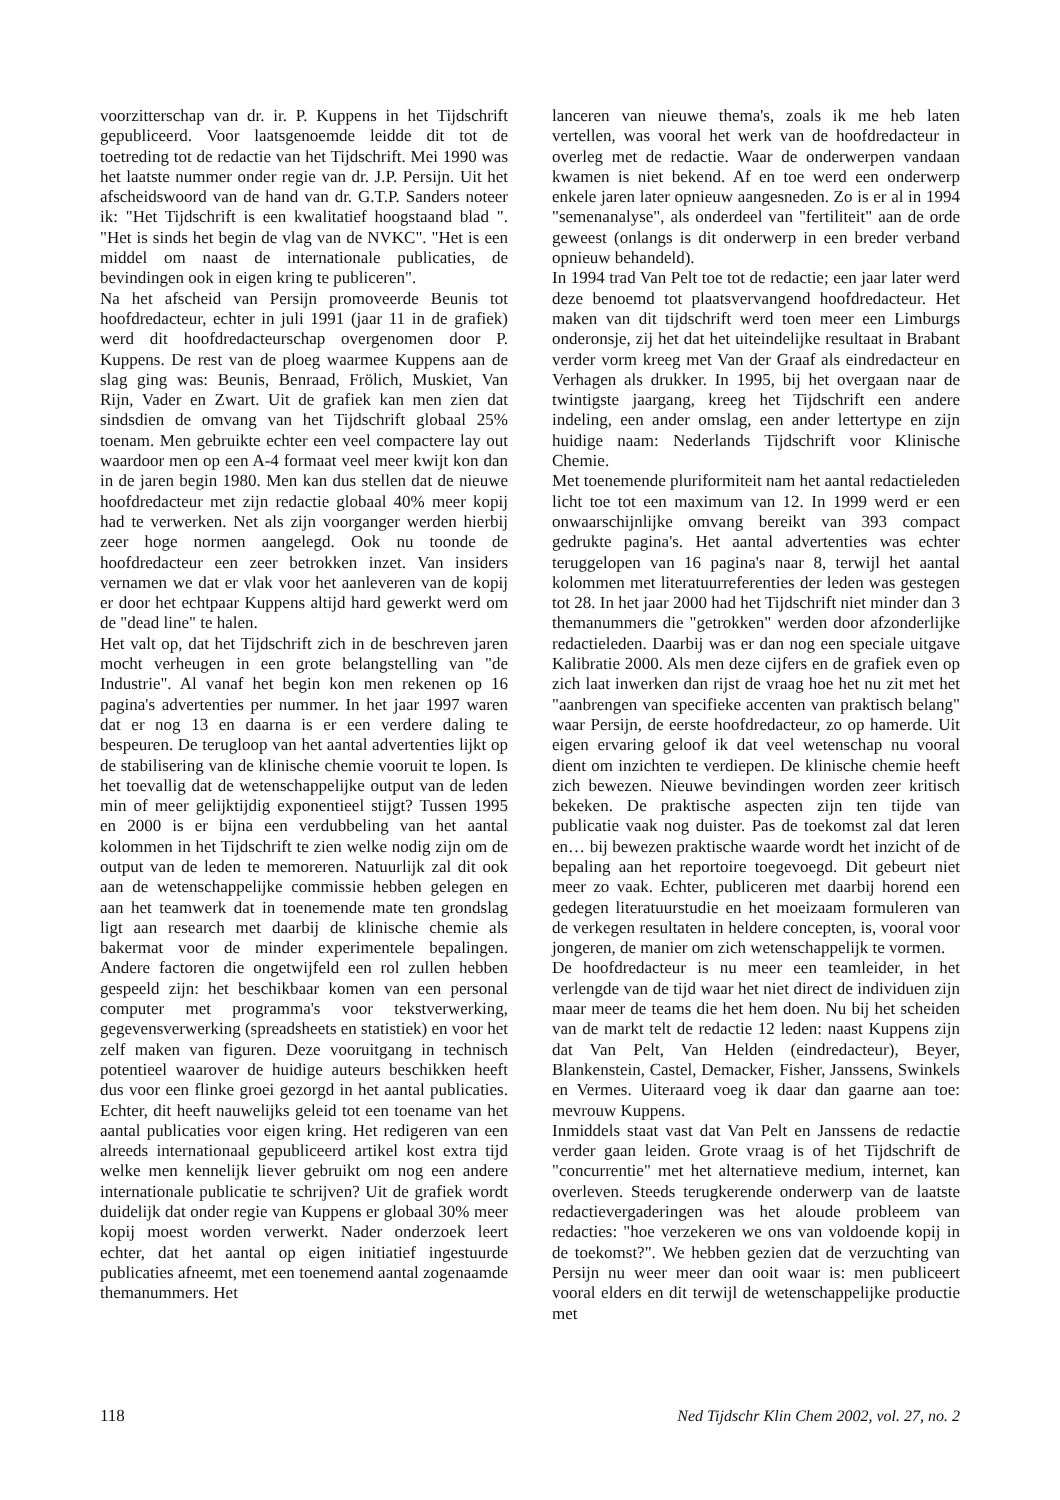voorzitterschap van dr. ir. P. Kuppens in het Tijdschrift gepubliceerd. Voor laatsgenoemde leidde dit tot de toetreding tot de redactie van het Tijdschrift. Mei 1990 was het laatste nummer onder regie van dr. J.P. Persijn. Uit het afscheidswoord van de hand van dr. G.T.P. Sanders noteer ik: "Het Tijdschrift is een kwalitatief hoogstaand blad ". "Het is sinds het begin de vlag van de NVKC". "Het is een middel om naast de internationale publicaties, de bevindingen ook in eigen kring te publiceren".
Na het afscheid van Persijn promoveerde Beunis tot hoofdredacteur, echter in juli 1991 (jaar 11 in de grafiek) werd dit hoofdredacteurschap overgenomen door P. Kuppens. De rest van de ploeg waarmee Kuppens aan de slag ging was: Beunis, Benraad, Frölich, Muskiet, Van Rijn, Vader en Zwart. Uit de grafiek kan men zien dat sindsdien de omvang van het Tijdschrift globaal 25% toenam. Men gebruikte echter een veel compactere lay out waardoor men op een A-4 formaat veel meer kwijt kon dan in de jaren begin 1980. Men kan dus stellen dat de nieuwe hoofdredacteur met zijn redactie globaal 40% meer kopij had te verwerken. Net als zijn voorganger werden hierbij zeer hoge normen aangelegd. Ook nu toonde de hoofdredacteur een zeer betrokken inzet. Van insiders vernamen we dat er vlak voor het aanleveren van de kopij er door het echtpaar Kuppens altijd hard gewerkt werd om de "dead line" te halen.
Het valt op, dat het Tijdschrift zich in de beschreven jaren mocht verheugen in een grote belangstelling van "de Industrie". Al vanaf het begin kon men rekenen op 16 pagina's advertenties per nummer. In het jaar 1997 waren dat er nog 13 en daarna is er een verdere daling te bespeuren. De terugloop van het aantal advertenties lijkt op de stabilisering van de klinische chemie vooruit te lopen. Is het toevallig dat de wetenschappelijke output van de leden min of meer gelijktijdig exponentieel stijgt? Tussen 1995 en 2000 is er bijna een verdubbeling van het aantal kolommen in het Tijdschrift te zien welke nodig zijn om de output van de leden te memoreren. Natuurlijk zal dit ook aan de wetenschappelijke commissie hebben gelegen en aan het teamwerk dat in toenemende mate ten grondslag ligt aan research met daarbij de klinische chemie als bakermat voor de minder experimentele bepalingen. Andere factoren die ongetwijfeld een rol zullen hebben gespeeld zijn: het beschikbaar komen van een personal computer met programma's voor tekstverwerking, gegevensverwerking (spreadsheets en statistiek) en voor het zelf maken van figuren. Deze vooruitgang in technisch potentieel waarover de huidige auteurs beschikken heeft dus voor een flinke groei gezorgd in het aantal publicaties. Echter, dit heeft nauwelijks geleid tot een toename van het aantal publicaties voor eigen kring. Het redigeren van een alreeds internationaal gepubliceerd artikel kost extra tijd welke men kennelijk liever gebruikt om nog een andere internationale publicatie te schrijven? Uit de grafiek wordt duidelijk dat onder regie van Kuppens er globaal 30% meer kopij moest worden verwerkt. Nader onderzoek leert echter, dat het aantal op eigen initiatief ingestuurde publicaties afneemt, met een toenemend aantal zogenaamde themanummers. Het
lanceren van nieuwe thema's, zoals ik me heb laten vertellen, was vooral het werk van de hoofdredacteur in overleg met de redactie. Waar de onderwerpen vandaan kwamen is niet bekend. Af en toe werd een onderwerp enkele jaren later opnieuw aangesneden. Zo is er al in 1994 "semenanalyse", als onderdeel van "fertiliteit" aan de orde geweest (onlangs is dit onderwerp in een breder verband opnieuw behandeld).
In 1994 trad Van Pelt toe tot de redactie; een jaar later werd deze benoemd tot plaatsvervangend hoofdredacteur. Het maken van dit tijdschrift werd toen meer een Limburgs onderonsje, zij het dat het uiteindelijke resultaat in Brabant verder vorm kreeg met Van der Graaf als eindredacteur en Verhagen als drukker. In 1995, bij het overgaan naar de twintigste jaargang, kreeg het Tijdschrift een andere indeling, een ander omslag, een ander lettertype en zijn huidige naam: Nederlands Tijdschrift voor Klinische Chemie.
Met toenemende pluriformiteit nam het aantal redactieleden licht toe tot een maximum van 12. In 1999 werd er een onwaarschijnlijke omvang bereikt van 393 compact gedrukte pagina's. Het aantal advertenties was echter teruggelopen van 16 pagina's naar 8, terwijl het aantal kolommen met literatuurreferenties der leden was gestegen tot 28. In het jaar 2000 had het Tijdschrift niet minder dan 3 themanummers die "getrokken" werden door afzonderlijke redactieleden. Daarbij was er dan nog een speciale uitgave Kalibratie 2000. Als men deze cijfers en de grafiek even op zich laat inwerken dan rijst de vraag hoe het nu zit met het "aanbrengen van specifieke accenten van praktisch belang" waar Persijn, de eerste hoofdredacteur, zo op hamerde. Uit eigen ervaring geloof ik dat veel wetenschap nu vooral dient om inzichten te verdiepen. De klinische chemie heeft zich bewezen. Nieuwe bevindingen worden zeer kritisch bekeken. De praktische aspecten zijn ten tijde van publicatie vaak nog duister. Pas de toekomst zal dat leren en… bij bewezen praktische waarde wordt het inzicht of de bepaling aan het reportoire toegevoegd. Dit gebeurt niet meer zo vaak. Echter, publiceren met daarbij horend een gedegen literatuurstudie en het moeizaam formuleren van de verkegen resultaten in heldere concepten, is, vooral voor jongeren, de manier om zich wetenschappelijk te vormen.
De hoofdredacteur is nu meer een teamleider, in het verlengde van de tijd waar het niet direct de individuen zijn maar meer de teams die het hem doen. Nu bij het scheiden van de markt telt de redactie 12 leden: naast Kuppens zijn dat Van Pelt, Van Helden (eindredacteur), Beyer, Blankenstein, Castel, Demacker, Fisher, Janssens, Swinkels en Vermes. Uiteraard voeg ik daar dan gaarne aan toe: mevrouw Kuppens.
Inmiddels staat vast dat Van Pelt en Janssens de redactie verder gaan leiden. Grote vraag is of het Tijdschrift de "concurrentie" met het alternatieve medium, internet, kan overleven. Steeds terugkerende onderwerp van de laatste redactievergaderingen was het aloude probleem van redacties: "hoe verzekeren we ons van voldoende kopij in de toekomst?". We hebben gezien dat de verzuchting van Persijn nu weer meer dan ooit waar is: men publiceert vooral elders en dit terwijl de wetenschappelijke productie met
118 Ned Tijdschr Klin Chem 2002, vol. 27, no. 2